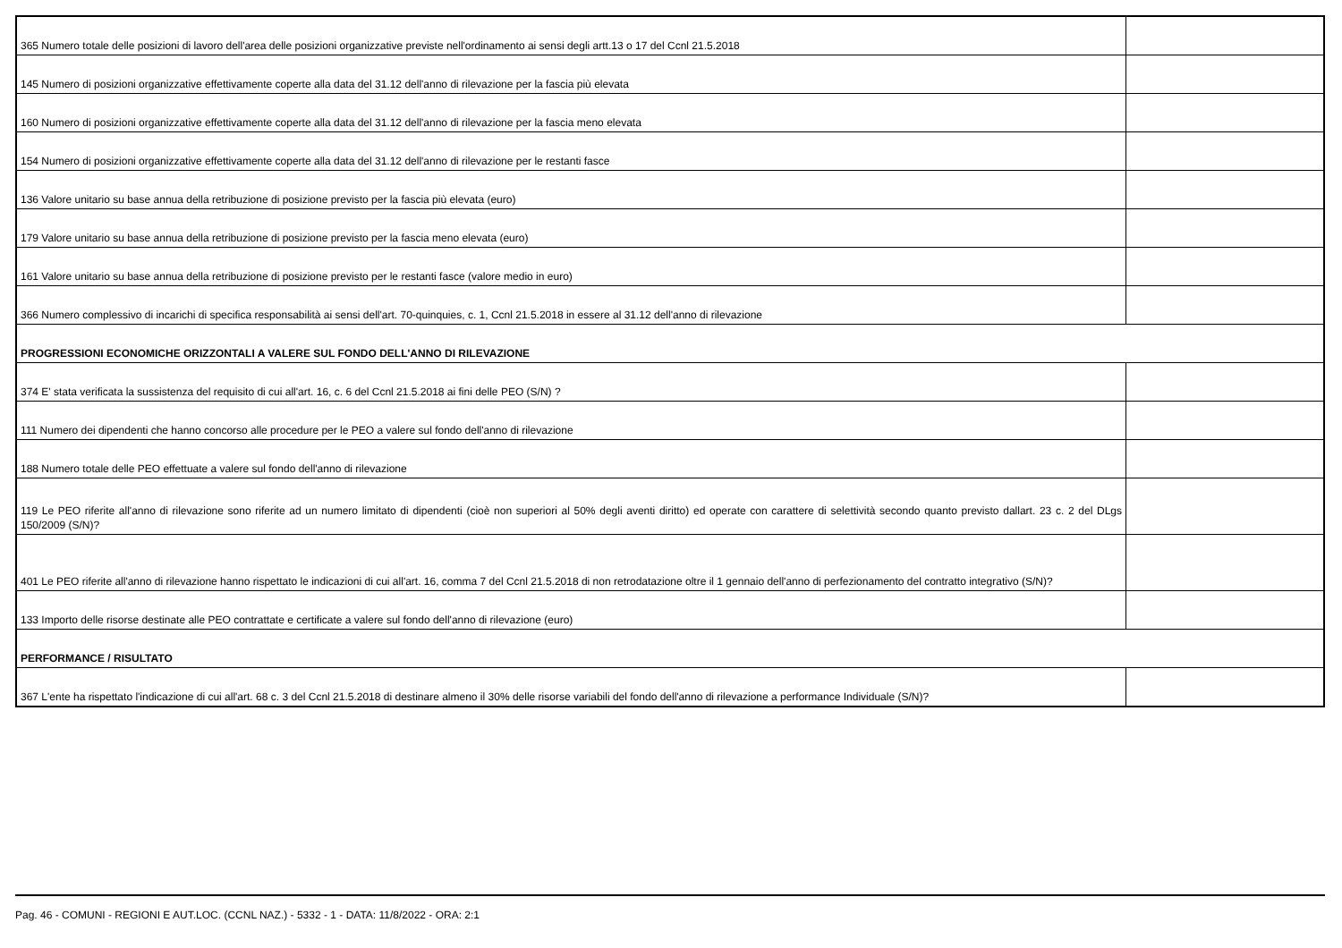| 365 Numero totale delle posizioni di lavoro dell'area delle posizioni organizzative previste nell'ordinamento ai sensi degli artt.13 o 17 del Ccnl 21.5.2018 | |
| 145 Numero di posizioni organizzative effettivamente coperte alla data del 31.12 dell'anno di rilevazione per la fascia più elevata | |
| 160 Numero di posizioni organizzative effettivamente coperte alla data del 31.12 dell'anno di rilevazione per la fascia meno elevata | |
| 154 Numero di posizioni organizzative effettivamente coperte alla data del 31.12 dell'anno di rilevazione per le restanti fasce | |
| 136 Valore unitario su base annua della retribuzione di posizione previsto per la fascia più elevata (euro) | |
| 179 Valore unitario su base annua della retribuzione di posizione previsto per la fascia meno elevata (euro) | |
| 161 Valore unitario su base annua della retribuzione di posizione previsto per le restanti fasce (valore medio in euro) | |
| 366 Numero complessivo di incarichi di specifica responsabilità ai sensi dell'art. 70-quinquies, c. 1, Ccnl 21.5.2018 in essere al 31.12 dell'anno di rilevazione | |
| PROGRESSIONI ECONOMICHE ORIZZONTALI A VALERE SUL FONDO DELL'ANNO DI RILEVAZIONE | |
| 374 E' stata verificata la sussistenza del requisito di cui all'art. 16, c. 6 del Ccnl 21.5.2018 ai fini delle PEO (S/N) ? | |
| 111 Numero dei dipendenti che hanno concorso alle procedure per le PEO a valere sul fondo dell'anno di rilevazione | |
| 188 Numero totale delle PEO effettuate a valere sul fondo dell'anno di rilevazione | |
| 119 Le PEO riferite all'anno di rilevazione sono riferite ad un numero limitato di dipendenti (cioè non superiori al 50% degli aventi diritto) ed operate con carattere di selettività secondo quanto previsto dallart. 23 c. 2 del DLgs 150/2009 (S/N)? | |
| 401 Le PEO riferite all'anno di rilevazione hanno rispettato le indicazioni di cui all'art. 16, comma 7 del Ccnl 21.5.2018 di non retrodatazione oltre il 1 gennaio dell'anno di perfezionamento del contratto integrativo (S/N)? | |
| 133 Importo delle risorse destinate alle PEO contrattate e certificate a valere sul fondo dell'anno di rilevazione (euro) | |
| PERFORMANCE / RISULTATO | |
| 367 L'ente ha rispettato l'indicazione di cui all'art. 68 c. 3 del Ccnl 21.5.2018 di destinare almeno il 30% delle risorse variabili del fondo dell'anno di rilevazione a performance Individuale (S/N)? | |
Pag. 46 - COMUNI - REGIONI E AUT.LOC. (CCNL NAZ.) - 5332 - 1 - DATA: 11/8/2022 - ORA: 2:1